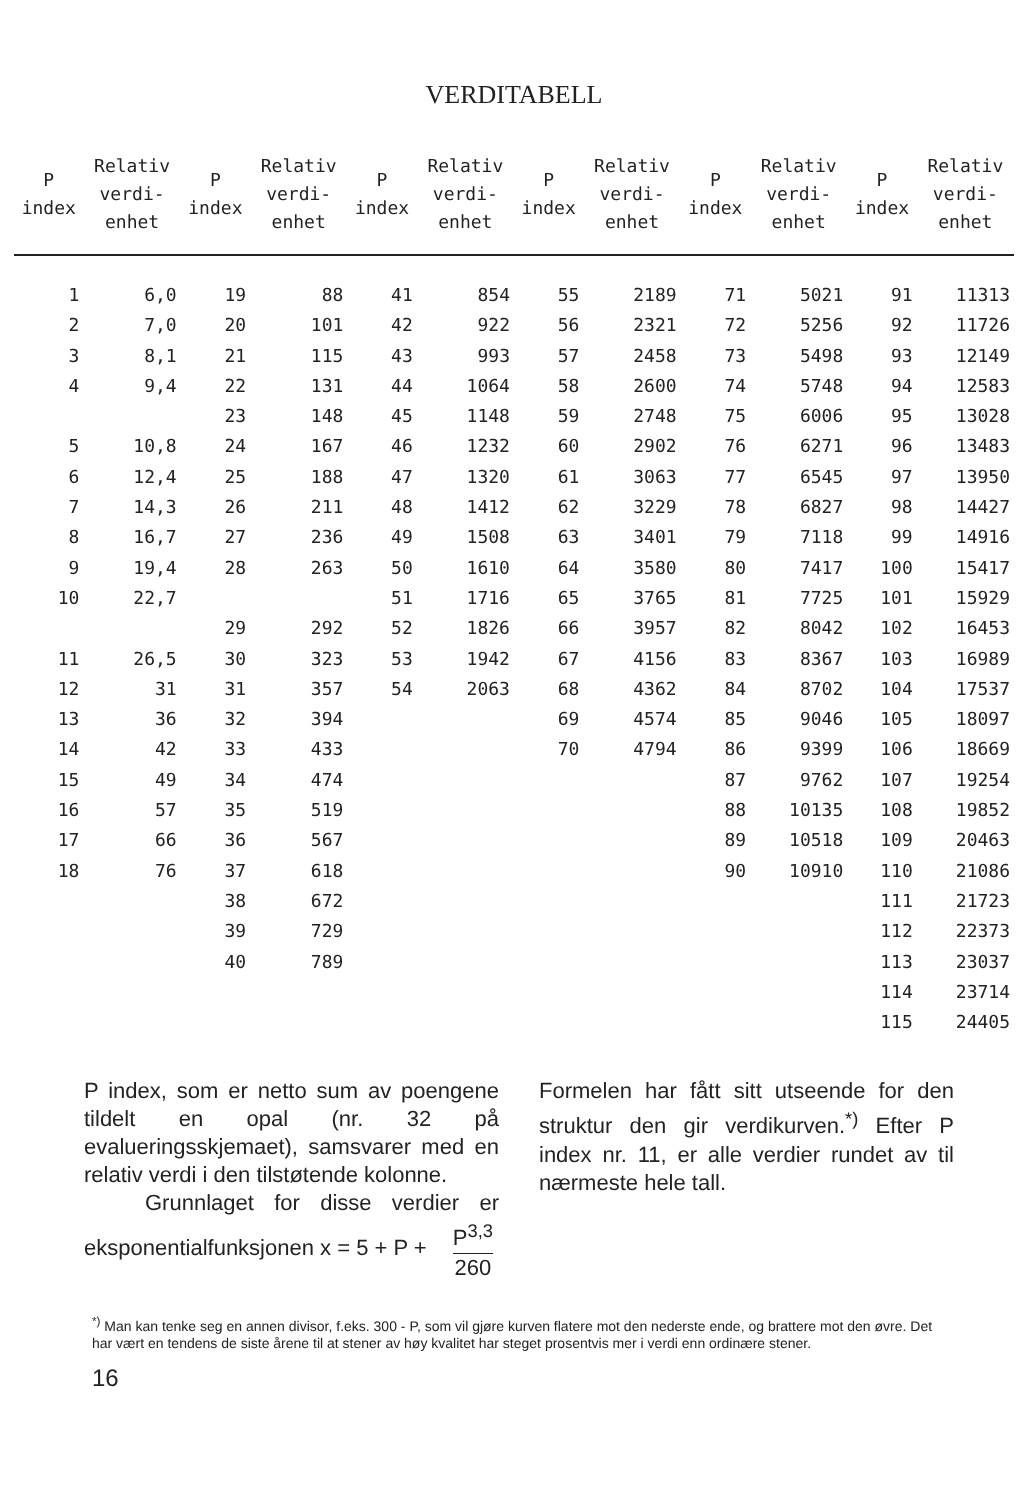VERDITABELL
| P index | Relativ verdi- enhet | P index | Relativ verdi- enhet | P index | Relativ verdi- enhet | P index | Relativ verdi- enhet | P index | Relativ verdi- enhet | P index | Relativ verdi- enhet |
| --- | --- | --- | --- | --- | --- | --- | --- | --- | --- | --- | --- |
| 1 | 6,0 | 19 | 88 | 41 | 854 | 55 | 2189 | 71 | 5021 | 91 | 11313 |
| 2 | 7,0 | 20 | 101 | 42 | 922 | 56 | 2321 | 72 | 5256 | 92 | 11726 |
| 3 | 8,1 | 21 | 115 | 43 | 993 | 57 | 2458 | 73 | 5498 | 93 | 12149 |
| 4 | 9,4 | 22 | 131 | 44 | 1064 | 58 | 2600 | 74 | 5748 | 94 | 12583 |
| | | 23 | 148 | 45 | 1148 | 59 | 2748 | 75 | 6006 | 95 | 13028 |
| 5 | 10,8 | 24 | 167 | 46 | 1232 | 60 | 2902 | 76 | 6271 | 96 | 13483 |
| 6 | 12,4 | 25 | 188 | 47 | 1320 | 61 | 3063 | 77 | 6545 | 97 | 13950 |
| 7 | 14,3 | 26 | 211 | 48 | 1412 | 62 | 3229 | 78 | 6827 | 98 | 14427 |
| 8 | 16,7 | 27 | 236 | 49 | 1508 | 63 | 3401 | 79 | 7118 | 99 | 14916 |
| 9 | 19,4 | 28 | 263 | 50 | 1610 | 64 | 3580 | 80 | 7417 | 100 | 15417 |
| 10 | 22,7 | | | 51 | 1716 | 65 | 3765 | 81 | 7725 | 101 | 15929 |
| | | 29 | 292 | 52 | 1826 | 66 | 3957 | 82 | 8042 | 102 | 16453 |
| 11 | 26,5 | 30 | 323 | 53 | 1942 | 67 | 4156 | 83 | 8367 | 103 | 16989 |
| 12 | 31 | 31 | 357 | 54 | 2063 | 68 | 4362 | 84 | 8702 | 104 | 17537 |
| 13 | 36 | 32 | 394 | | | 69 | 4574 | 85 | 9046 | 105 | 18097 |
| 14 | 42 | 33 | 433 | | | 70 | 4794 | 86 | 9399 | 106 | 18669 |
| 15 | 49 | 34 | 474 | | | | | 87 | 9762 | 107 | 19254 |
| 16 | 57 | 35 | 519 | | | | | 88 | 10135 | 108 | 19852 |
| 17 | 66 | 36 | 567 | | | | | 89 | 10518 | 109 | 20463 |
| 18 | 76 | 37 | 618 | | | | | 90 | 10910 | 110 | 21086 |
| | | 38 | 672 | | | | | | | 111 | 21723 |
| | | 39 | 729 | | | | | | | 112 | 22373 |
| | | 40 | 789 | | | | | | | 113 | 23037 |
| | | | | | | | | | | 114 | 23714 |
| | | | | | | | | | | 115 | 24405 |
P index, som er netto sum av poengene tildelt en opal (nr. 32 på evalueringsskjemaet), samsvarer med en relativ verdi i den tilstøtende kolonne.
Grunnlaget for disse verdier er eksponentialfunksjonen x = 5 + P + P<sup>3,3</sup> 260
Formelen har fått sitt utseende for den struktur den gir verdikurven.<sup>*)</sup> Efter P index nr. 11, er alle verdier rundet av til nærmeste hele tall.
<sup>*)</sup> Man kan tenke seg en annen divisor, f.eks. 300 - P, som vil gjøre kurven flatere mot den nederste ende, og brattere mot den øvre. Det har vært en tendens de siste årene til at stener av høy kvalitet har steget prosentvis mer i verdi enn ordinære stener.
16